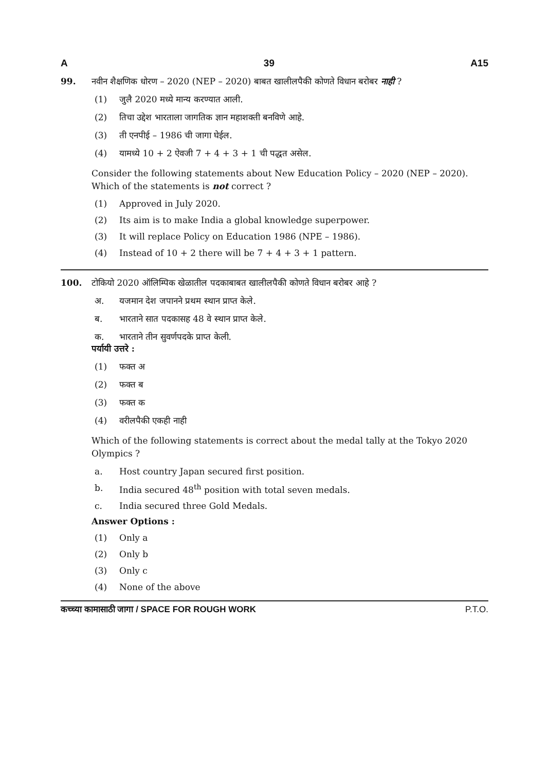A 39 A15
99. नवीन शैक्षणिक धोरण – 2020 (NEP – 2020) बाबत खालीलपैकी कोणते विधान बरोबर नाही ?
(1) जुलै 2020 मध्ये मान्य करण्यात आली.
(2) तिचा उद्देश भारताला जागतिक ज्ञान महाशक्ती बनविणे आहे.
(3) ती एनपीई – 1986 ची जागा घेईल.
(4) यामध्ये 10 + 2 ऐवजी 7 + 4 + 3 + 1 ची पद्धत असेल.
Consider the following statements about New Education Policy – 2020 (NEP – 2020). Which of the statements is not correct ?
(1) Approved in July 2020.
(2) Its aim is to make India a global knowledge superpower.
(3) It will replace Policy on Education 1986 (NPE – 1986).
(4) Instead of 10 + 2 there will be 7 + 4 + 3 + 1 pattern.
100. टोकियो 2020 ऑलिम्पिक खेळातील पदकाबाबत खालीलपैकी कोणते विधान बरोबर आहे ?
अ. यजमान देश जपानने प्रथम स्थान प्राप्त केले.
ब. भारताने सात पदकासह 48 वे स्थान प्राप्त केले.
क. भारताने तीन सुवर्णपदके प्राप्त केली.
पर्यायी उत्तरे :
(1) फक्त अ
(2) फक्त ब
(3) फक्त क
(4) वरीलपैकी एकही नाही
Which of the following statements is correct about the medal tally at the Tokyo 2020 Olympics ?
a. Host country Japan secured first position.
b. India secured 48<sup>th</sup> position with total seven medals.
c. India secured three Gold Medals.
Answer Options :
(1) Only a
(2) Only b
(3) Only c
(4) None of the above
कच्च्या कामासाठी जागा / SPACE FOR ROUGH WORK P.T.O.